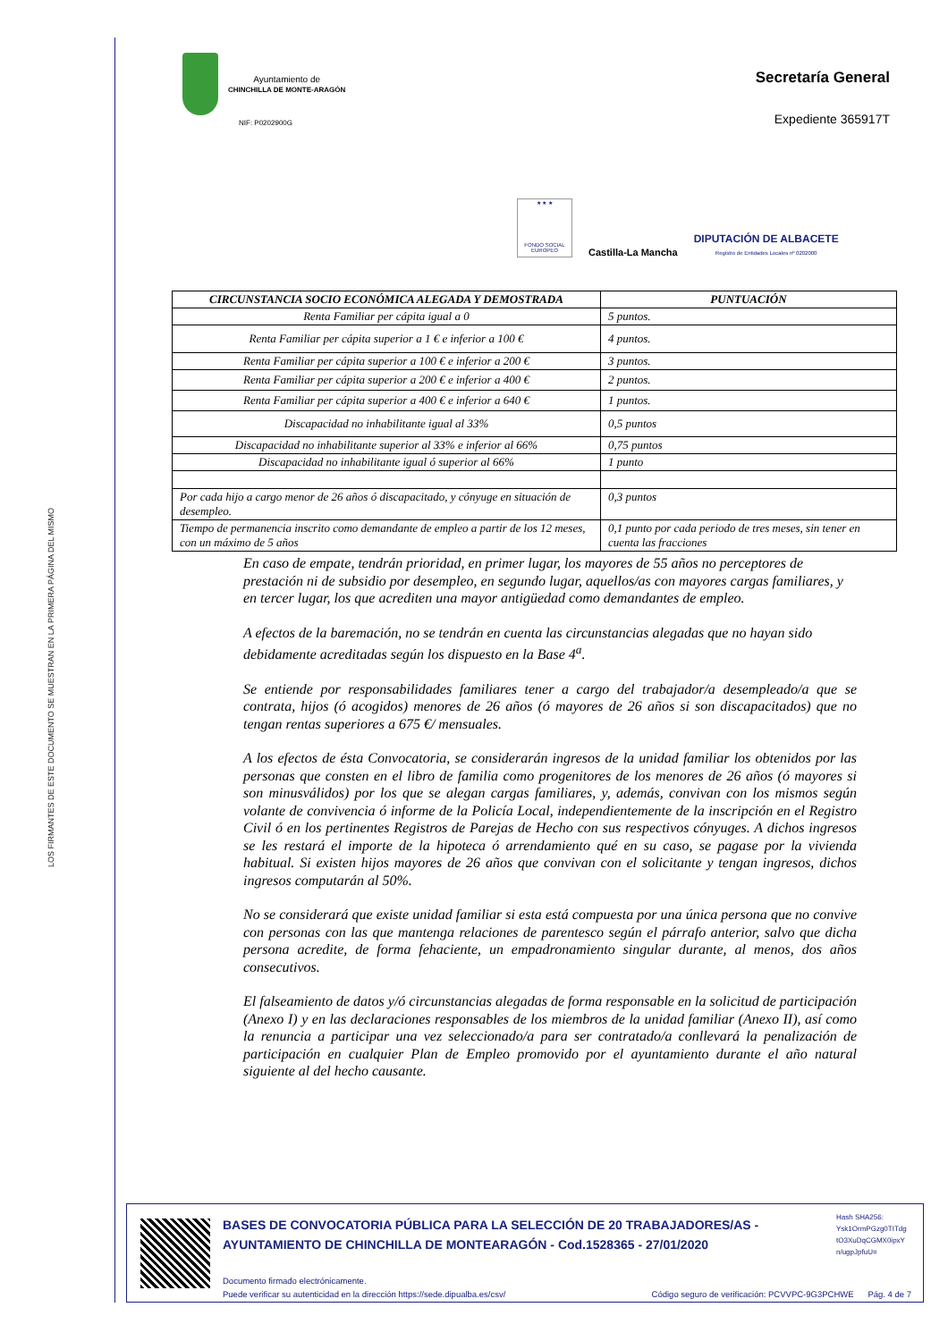LOS FIRMANTES DE ESTE DOCUMENTO SE MUESTRAN EN LA PRIMERA PÁGINA DEL MISMO
Ayuntamiento de
CHINCHILLA DE MONTE-ARAGÓN
NIF: P0202900G
Secretaría General
Expediente 365917T
★ ★ ★
FONDO SOCIAL EUROPEO
Castilla-La Mancha
DIPUTACIÓN DE ALBACETE
Registro de Entidades Locales nº 0202000
| CIRCUNSTANCIA SOCIO ECONÓMICA ALEGADA Y DEMOSTRADA | PUNTUACIÓN |
| --- | --- |
| Renta Familiar per cápita igual a 0 | 5 puntos. |
| Renta Familiar per cápita superior a 1 € e inferior a 100 € | 4 puntos. |
| Renta Familiar per cápita superior a 100 € e inferior a 200 € | 3 puntos. |
| Renta Familiar per cápita superior a 200 € e inferior a 400 € | 2 puntos. |
| Renta Familiar per cápita superior a 400 € e inferior a 640 € | 1 puntos. |
| Discapacidad no inhabilitante igual al 33% | 0,5 puntos |
| Discapacidad no inhabilitante superior al 33% e inferior al 66% | 0,75 puntos |
| Discapacidad no inhabilitante igual ó superior al 66% | 1 punto |
| Por cada hijo a cargo menor de 26 años ó discapacitado, y cónyuge en situación de desempleo. | 0,3 puntos |
| Tiempo de permanencia inscrito como demandante de empleo a partir de los 12 meses, con un máximo de 5 años | 0,1 punto por cada periodo de tres meses, sin tener en cuenta las fracciones |
En caso de empate, tendrán prioridad, en primer lugar, los mayores de 55 años no perceptores de prestación ni de subsidio por desempleo, en segundo lugar, aquellos/as con mayores cargas familiares, y en tercer lugar, los que acrediten una mayor antigüedad como demandantes de empleo.
A efectos de la baremación, no se tendrán en cuenta las circunstancias alegadas que no hayan sido debidamente acreditadas según los dispuesto en la Base 4<sup>a</sup>.
Se entiende por responsabilidades familiares tener a cargo del trabajador/a desempleado/a que se contrata, hijos (ó acogidos) menores de 26 años (ó mayores de 26 años si son discapacitados) que no tengan rentas superiores a 675 €/ mensuales.
A los efectos de ésta Convocatoria, se considerarán ingresos de la unidad familiar los obtenidos por las personas que consten en el libro de familia como progenitores de los menores de 26 años (ó mayores si son minusválidos) por los que se alegan cargas familiares, y, además, convivan con los mismos según volante de convivencia ó informe de la Policía Local, independientemente de la inscripción en el Registro Civil ó en los pertinentes Registros de Parejas de Hecho con sus respectivos cónyuges. A dichos ingresos se les restará el importe de la hipoteca ó arrendamiento qué en su caso, se pagase por la vivienda habitual. Si existen hijos mayores de 26 años que convivan con el solicitante y tengan ingresos, dichos ingresos computarán al 50%.
No se considerará que existe unidad familiar si esta está compuesta por una única persona que no convive con personas con las que mantenga relaciones de parentesco según el párrafo anterior, salvo que dicha persona acredite, de forma fehaciente, un empadronamiento singular durante, al menos, dos años consecutivos.
El falseamiento de datos y/ó circunstancias alegadas de forma responsable en la solicitud de participación (Anexo I) y en las declaraciones responsables de los miembros de la unidad familiar (Anexo II), así como la renuncia a participar una vez seleccionado/a para ser contratado/a conllevará la penalización de participación en cualquier Plan de Empleo promovido por el ayuntamiento durante el año natural siguiente al del hecho causante.
BASES DE CONVOCATORIA PÚBLICA PARA LA SELECCIÓN DE 20 TRABAJADORES/AS - AYUNTAMIENTO DE CHINCHILLA DE MONTEARAGÓN - Cod.1528365 - 27/01/2020
Documento firmado electrónicamente.
Puede verificar su autenticidad en la dirección https://sede.dipualba.es/csv/ Código seguro de verificación: PCVVPC-9G3PCHWE Pág. 4 de 7
Hash SHA256:
Ysk1OrmPGzg0TITdg
tO3XuDqCGMX0ipxY
n/ugpJpfuU=